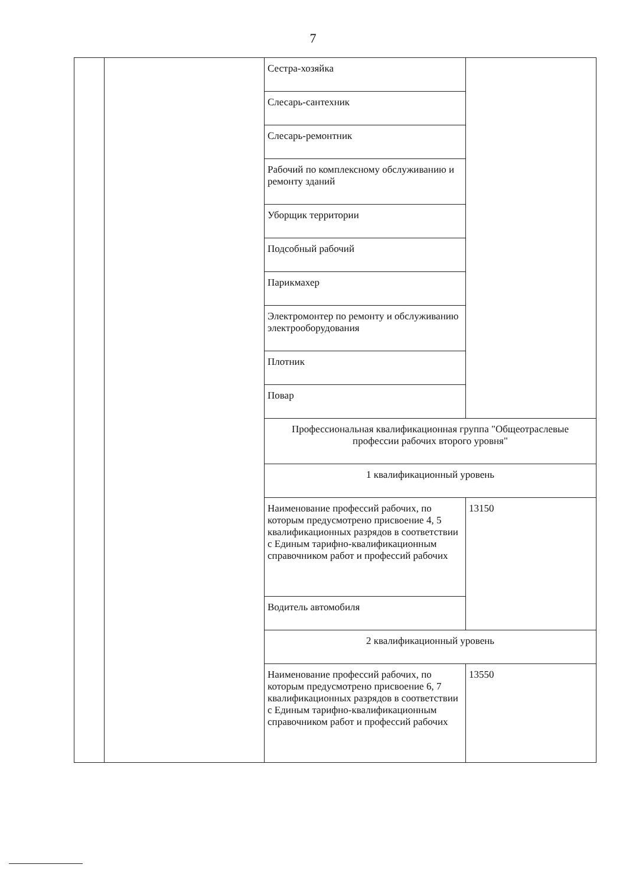7
| | | Сестра-хозяйка | |
| | | Слесарь-сантехник | |
| | | Слесарь-ремонтник | |
| | | Рабочий по комплексному обслуживанию и ремонту зданий | |
| | | Уборщик территории | |
| | | Подсобный рабочий | |
| | | Парикмахер | |
| | | Электромонтер по ремонту и обслуживанию электрооборудования | |
| | | Плотник | |
| | | Повар | |
| | | Профессиональная квалификационная группа "Общеотраслевые профессии рабочих второго уровня" | |
| | | 1 квалификационный уровень | |
| | | Наименование профессий рабочих, по которым предусмотрено присвоение 4, 5 квалификационных разрядов в соответствии с Единым тарифно-квалификационным справочником работ и профессий рабочих | 13150 |
| | | Водитель автомобиля | |
| | | 2 квалификационный уровень | |
| | | Наименование профессий рабочих, по которым предусмотрено присвоение 6, 7 квалификационных разрядов в соответствии с Единым тарифно-квалификационным справочником работ и профессий рабочих | 13550 |